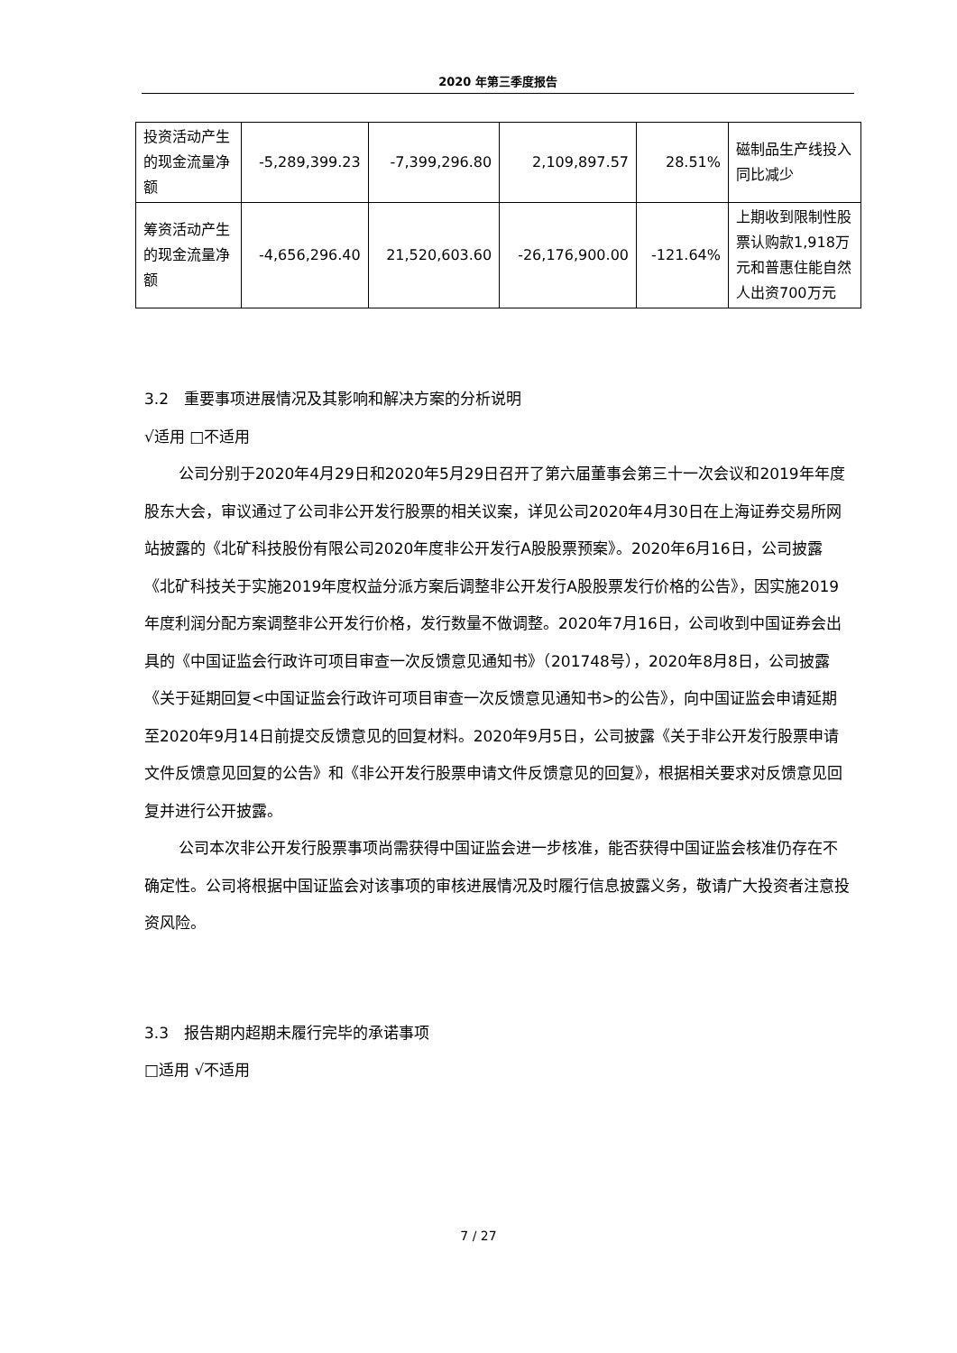2020 年第三季度报告
| 投资活动产生的现金流量净额 | -5,289,399.23 | -7,399,296.80 | 2,109,897.57 | 28.51% | 磁制品生产线投入同比减少 |
| 筹资活动产生的现金流量净额 | -4,656,296.40 | 21,520,603.60 | -26,176,900.00 | -121.64% | 上期收到限制性股票认购款1,918万元和普惠住能自然人出资700万元 |
3.2　重要事项进展情况及其影响和解决方案的分析说明
√适用 □不适用
公司分别于2020年4月29日和2020年5月29日召开了第六届董事会第三十一次会议和2019年年度股东大会，审议通过了公司非公开发行股票的相关议案，详见公司2020年4月30日在上海证券交易所网站披露的《北矿科技股份有限公司2020年度非公开发行A股股票预案》。2020年6月16日，公司披露《北矿科技关于实施2019年度权益分派方案后调整非公开发行A股股票发行价格的公告》，因实施2019年度利润分配方案调整非公开发行价格，发行数量不做调整。2020年7月16日，公司收到中国证券会出具的《中国证监会行政许可项目审查一次反馈意见通知书》（201748号），2020年8月8日，公司披露《关于延期回复<中国证监会行政许可项目审查一次反馈意见通知书>的公告》，向中国证监会申请延期至2020年9月14日前提交反馈意见的回复材料。2020年9月5日，公司披露《关于非公开发行股票申请文件反馈意见回复的公告》和《非公开发行股票申请文件反馈意见的回复》，根据相关要求对反馈意见回复并进行公开披露。
公司本次非公开发行股票事项尚需获得中国证监会进一步核准，能否获得中国证监会核准仍存在不确定性。公司将根据中国证监会对该事项的审核进展情况及时履行信息披露义务，敬请广大投资者注意投资风险。
3.3　报告期内超期未履行完毕的承诺事项
□适用 √不适用
7 / 27